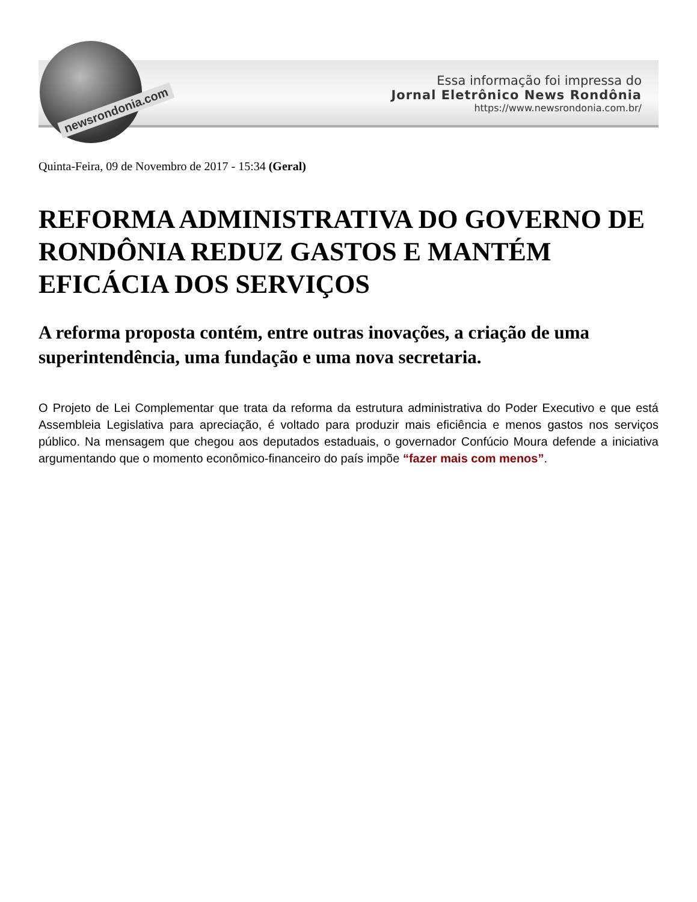newsrondonia.com
Essa informação foi impressa do
Jornal Eletrônico News Rondônia
https://www.newsrondonia.com.br/
Quinta-Feira, 09 de Novembro de 2017 - 15:34 (Geral)
REFORMA ADMINISTRATIVA DO GOVERNO DE RONDÔNIA REDUZ GASTOS E MANTÉM EFICÁCIA DOS SERVIÇOS
A reforma proposta contém, entre outras inovações, a criação de uma superintendência, uma fundação e uma nova secretaria.
O Projeto de Lei Complementar que trata da reforma da estrutura administrativa do Poder Executivo e que está Assembleia Legislativa para apreciação, é voltado para produzir mais eficiência e menos gastos nos serviços público. Na mensagem que chegou aos deputados estaduais, o governador Confúcio Moura defende a iniciativa argumentando que o momento econômico-financeiro do país impõe “fazer mais com menos”.